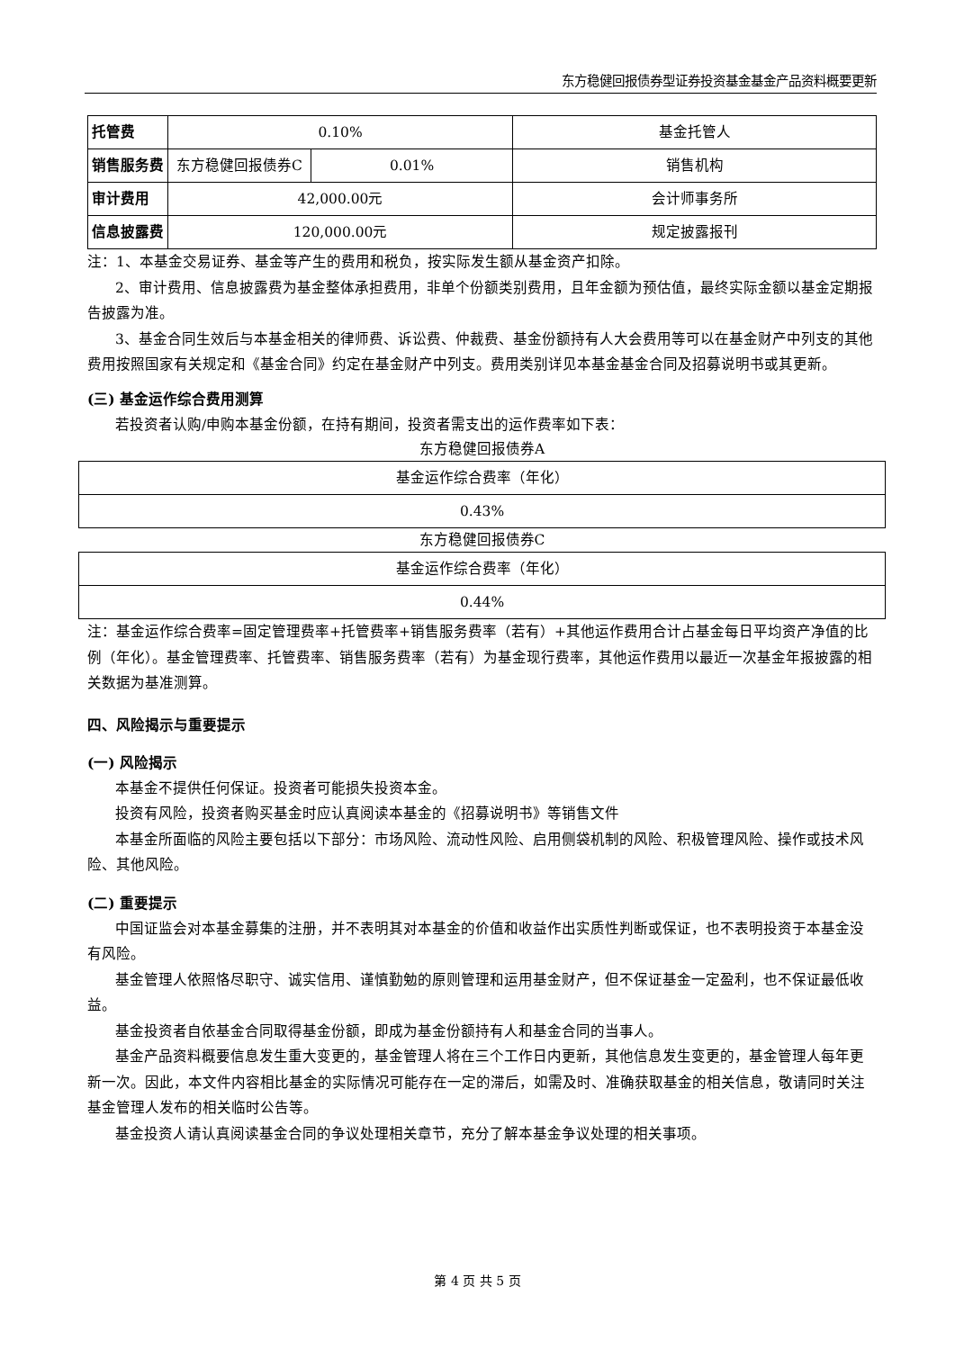东方稳健回报债券型证券投资基金基金产品资料概要更新
| 托管费 | 0.10% | | 基金托管人 |
| 销售服务费 | 东方稳健回报债券C | 0.01% | 销售机构 |
| 审计费用 | 42,000.00元 | | 会计师事务所 |
| 信息披露费 | 120,000.00元 | | 规定披露报刊 |
注：1、本基金交易证券、基金等产生的费用和税负，按实际发生额从基金资产扣除。
2、审计费用、信息披露费为基金整体承担费用，非单个份额类别费用，且年金额为预估值，最终实际金额以基金定期报告披露为准。
3、基金合同生效后与本基金相关的律师费、诉讼费、仲裁费、基金份额持有人大会费用等可以在基金财产中列支的其他费用按照国家有关规定和《基金合同》约定在基金财产中列支。费用类别详见本基金基金合同及招募说明书或其更新。
(三) 基金运作综合费用测算
若投资者认购/申购本基金份额，在持有期间，投资者需支出的运作费率如下表：
东方稳健回报债券A
| 基金运作综合费率（年化） |
| 0.43% |
东方稳健回报债券C
| 基金运作综合费率（年化） |
| 0.44% |
注：基金运作综合费率=固定管理费率+托管费率+销售服务费率（若有）+其他运作费用合计占基金每日平均资产净值的比例（年化）。基金管理费率、托管费率、销售服务费率（若有）为基金现行费率，其他运作费用以最近一次基金年报披露的相关数据为基准测算。
四、风险揭示与重要提示
(一) 风险揭示
本基金不提供任何保证。投资者可能损失投资本金。
投资有风险，投资者购买基金时应认真阅读本基金的《招募说明书》等销售文件
本基金所面临的风险主要包括以下部分：市场风险、流动性风险、启用侧袋机制的风险、积极管理风险、操作或技术风险、其他风险。
(二) 重要提示
中国证监会对本基金募集的注册，并不表明其对本基金的价值和收益作出实质性判断或保证，也不表明投资于本基金没有风险。
基金管理人依照恪尽职守、诚实信用、谨慎勤勉的原则管理和运用基金财产，但不保证基金一定盈利，也不保证最低收益。
基金投资者自依基金合同取得基金份额，即成为基金份额持有人和基金合同的当事人。
基金产品资料概要信息发生重大变更的，基金管理人将在三个工作日内更新，其他信息发生变更的，基金管理人每年更新一次。因此，本文件内容相比基金的实际情况可能存在一定的滞后，如需及时、准确获取基金的相关信息，敬请同时关注基金管理人发布的相关临时公告等。
基金投资人请认真阅读基金合同的争议处理相关章节，充分了解本基金争议处理的相关事项。
第 4 页 共 5 页